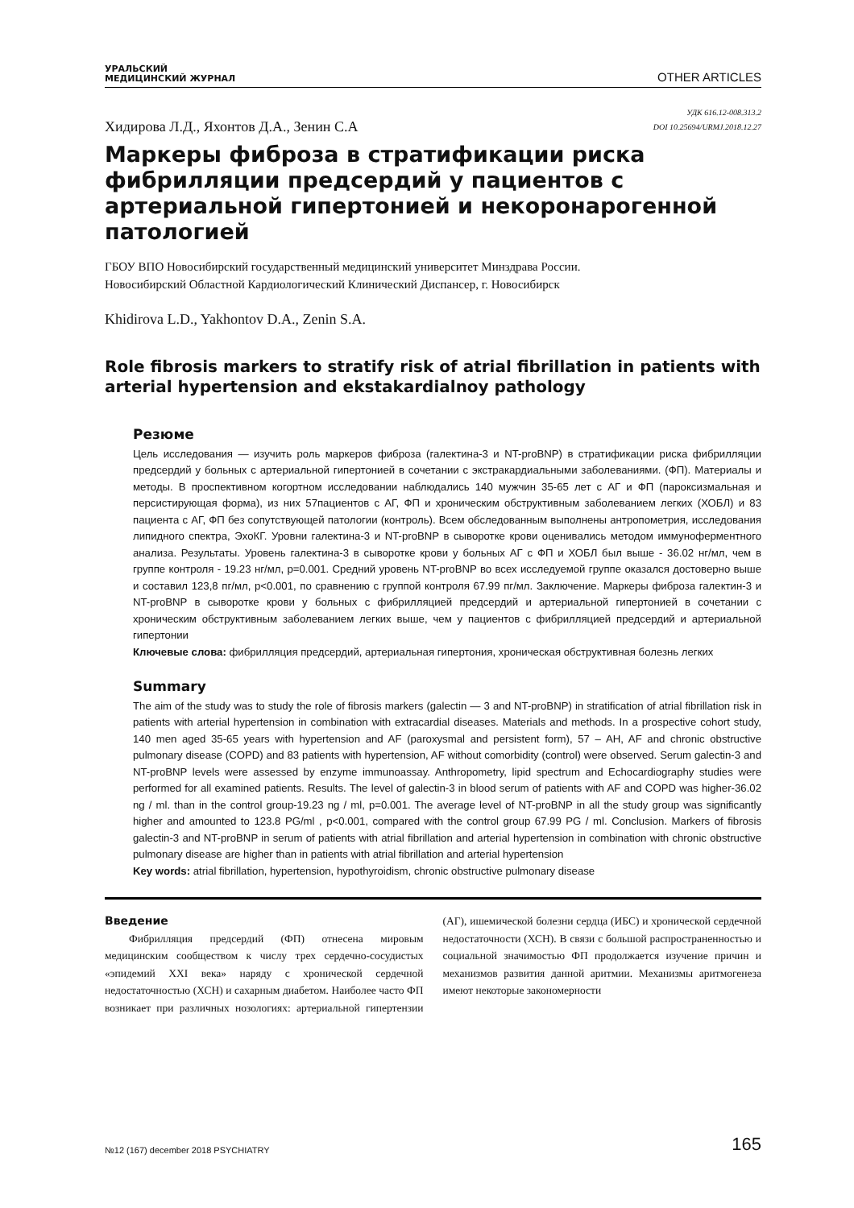УРАЛЬСКИЙ
МЕДИЦИНСКИЙ ЖУРНАЛ
OTHER ARTICLES
Хидирова Л.Д., Яхонтов Д.А., Зенин С.А
УДК 616.12-008.313.2
DOI 10.25694/URMJ.2018.12.27
Маркеры фиброза в стратификации риска фибрилляции предсердий у пациентов с артериальной гипертонией и некоронарогенной патологией
ГБОУ ВПО Новосибирский государственный медицинский университет Минздрава России.
Новосибирский Областной Кардиологический Клинический Диспансер, г. Новосибирск
Khidirova L.D., Yakhontov D.A., Zenin S.A.
Role fibrosis markers to stratify risk of atrial fibrillation in patients with arterial hypertension and ekstakardialnoy pathology
Резюме
Цель исследования — изучить роль маркеров фиброза (галектина-3 и NT-proBNP) в стратификации риска фибрилляции предсердий у больных с артериальной гипертонией в сочетании с экстракардиальными заболеваниями. (ФП). Материалы и методы. В проспективном когортном исследовании наблюдались 140 мужчин 35-65 лет с АГ и ФП (пароксизмальная и персистирующая форма), из них 57пациентов с АГ, ФП и хроническим обструктивным заболеванием легких (ХОБЛ) и 83 пациента с АГ, ФП без сопутствующей патологии (контроль). Всем обследованным выполнены антропометрия, исследования липидного спектра, ЭхоКГ. Уровни галектина-3 и NT-proBNP в сыворотке крови оценивались методом иммуноферментного анализа. Результаты. Уровень галектина-3 в сыворотке крови у больных АГ с ФП и ХОБЛ был выше - 36.02 нг/мл, чем в группе контроля - 19.23 нг/мл, p=0.001. Средний уровень NT-proBNP во всех исследуемой группе оказался достоверно выше и составил 123,8 пг/мл, p<0.001, по сравнению с группой контроля 67.99 пг/мл. Заключение. Маркеры фиброза галектин-3 и NT-proBNP в сыворотке крови у больных с фибрилляцией предсердий и артериальной гипертонией в сочетании с хроническим обструктивным заболеванием легких выше, чем у пациентов с фибрилляцией предсердий и артериальной гипертонии
Ключевые слова: фибрилляция предсердий, артериальная гипертония, хроническая обструктивная болезнь легких
Summary
The aim of the study was to study the role of fibrosis markers (galectin — 3 and NT-proBNP) in stratification of atrial fibrillation risk in patients with arterial hypertension in combination with extracardial diseases. Materials and methods. In a prospective cohort study, 140 men aged 35-65 years with hypertension and AF (paroxysmal and persistent form), 57 – AH, AF and chronic obstructive pulmonary disease (COPD) and 83 patients with hypertension, AF without comorbidity (control) were observed. Serum galectin-3 and NT-proBNP levels were assessed by enzyme immunoassay. Anthropometry, lipid spectrum and Echocardiography studies were performed for all examined patients. Results. The level of galectin-3 in blood serum of patients with AF and COPD was higher-36.02 ng / ml. than in the control group-19.23 ng / ml, p=0.001. The average level of NT-proBNP in all the study group was significantly higher and amounted to 123.8 PG/ml , p<0.001, compared with the control group 67.99 PG / ml. Conclusion. Markers of fibrosis galectin-3 and NT-proBNP in serum of patients with atrial fibrillation and arterial hypertension in combination with chronic obstructive pulmonary disease are higher than in patients with atrial fibrillation and arterial hypertension
Key words: atrial fibrillation, hypertension, hypothyroidism, chronic obstructive pulmonary disease
Введение
Фибрилляция предсердий (ФП) отнесена мировым медицинским сообществом к числу трех сердечно-сосудистых «эпидемий XXI века» наряду с хронической сердечной недостаточностью (ХСН) и сахарным диабетом. Наиболее часто ФП возникает при различных нозологиях: артериальной гипертензии (АГ), ишемической болезни сердца (ИБС) и хронической сердечной недостаточности (ХСН). В связи с большой распространенностью и социальной значимостью ФП продолжается изучение причин и механизмов развития данной аритмии. Механизмы аритмогенеза имеют некоторые закономерности
№12 (167) december 2018 PSYCHIATRY 165